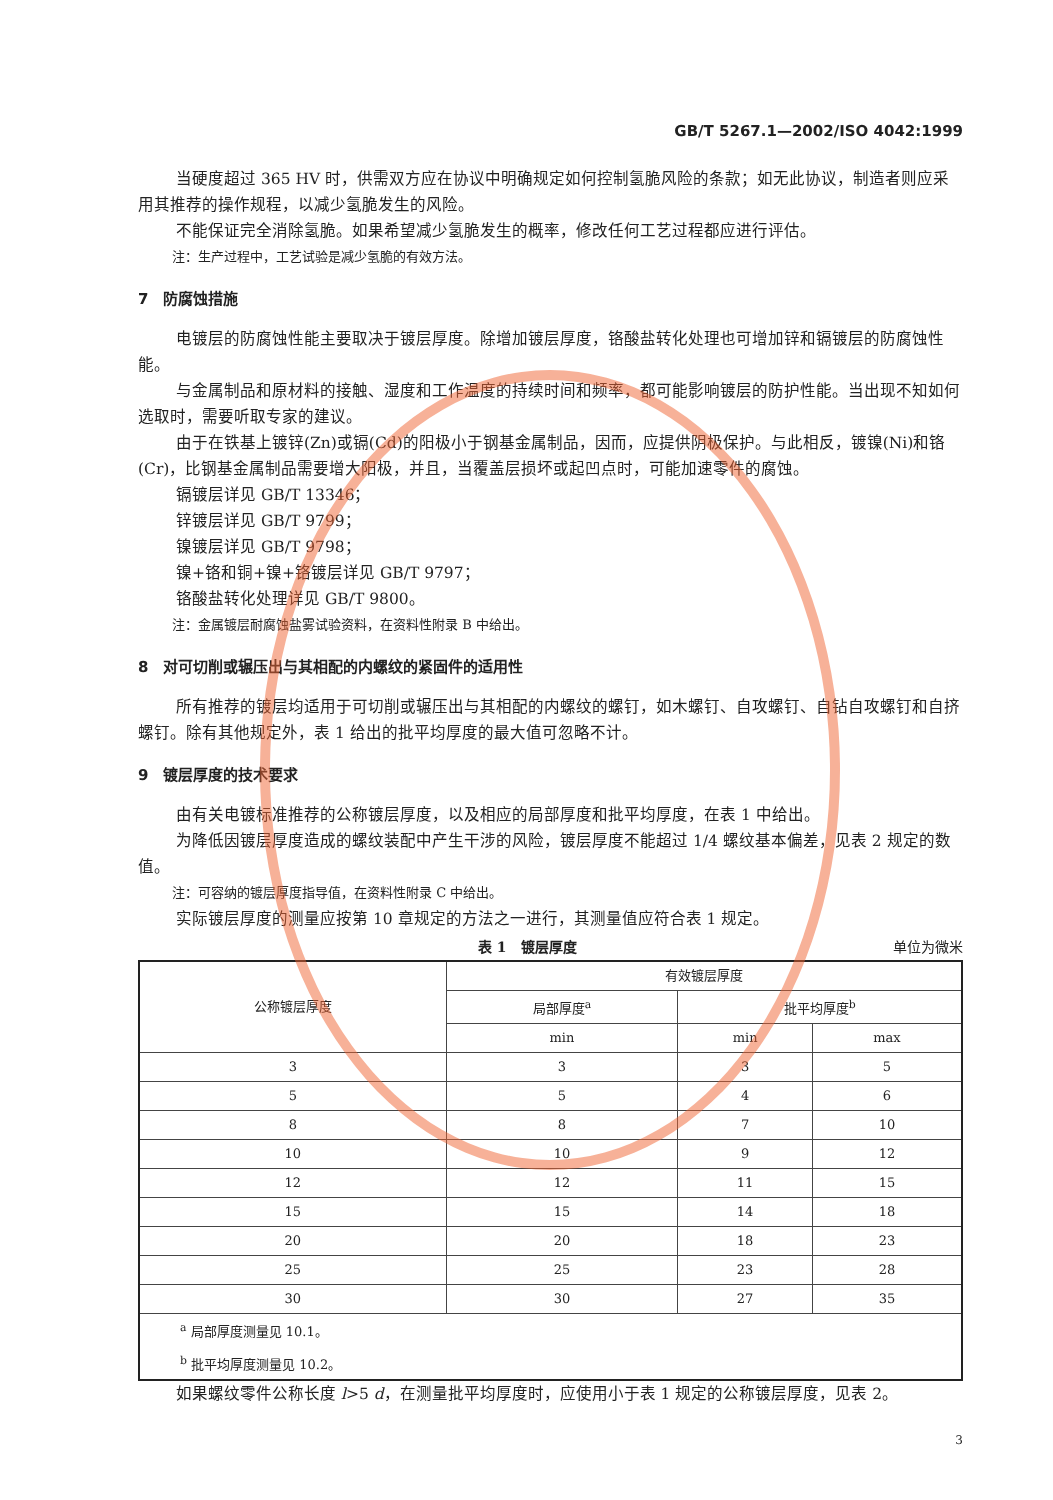GB/T 5267.1—2002/ISO 4042:1999
当硬度超过 365 HV 时，供需双方应在协议中明确规定如何控制氢脆风险的条款；如无此协议，制造者则应采用其推荐的操作规程，以减少氢脆发生的风险。
不能保证完全消除氢脆。如果希望减少氢脆发生的概率，修改任何工艺过程都应进行评估。
注：生产过程中，工艺试验是减少氢脆的有效方法。
7　防腐蚀措施
电镀层的防腐蚀性能主要取决于镀层厚度。除增加镀层厚度，铬酸盐转化处理也可增加锌和镉镀层的防腐蚀性能。
与金属制品和原材料的接触、湿度和工作温度的持续时间和频率，都可能影响镀层的防护性能。当出现不知如何选取时，需要听取专家的建议。
由于在铁基上镀锌(Zn)或镉(Cd)的阳极小于钢基金属制品，因而，应提供阴极保护。与此相反，镀镍(Ni)和铬(Cr)，比钢基金属制品需要增大阳极，并且，当覆盖层损坏或起凹点时，可能加速零件的腐蚀。
镉镀层详见 GB/T 13346；
锌镀层详见 GB/T 9799；
镍镀层详见 GB/T 9798；
镍+铬和铜+镍+铬镀层详见 GB/T 9797；
铬酸盐转化处理详见 GB/T 9800。
注：金属镀层耐腐蚀盐雾试验资料，在资料性附录 B 中给出。
8　对可切削或辗压出与其相配的内螺纹的紧固件的适用性
所有推荐的镀层均适用于可切削或辗压出与其相配的内螺纹的螺钉，如木螺钉、自攻螺钉、自钻自攻螺钉和自挤螺钉。除有其他规定外，表 1 给出的批平均厚度的最大值可忽略不计。
9　镀层厚度的技术要求
由有关电镀标准推荐的公称镀层厚度，以及相应的局部厚度和批平均厚度，在表 1 中给出。
为降低因镀层厚度造成的螺纹装配中产生干涉的风险，镀层厚度不能超过 1/4 螺纹基本偏差，见表 2 规定的数值。
注：可容纳的镀层厚度指导值，在资料性附录 C 中给出。
实际镀层厚度的测量应按第 10 章规定的方法之一进行，其测量值应符合表 1 规定。
表 1　镀层厚度 单位为微米
| 公称镀层厚度 | 有效镀层厚度 | | |
| --- | --- | --- | --- |
| | 局部厚度<sup>a</sup> | 批平均厚度<sup>b</sup> | |
| | min | min | max |
| 3 | 3 | 3 | 5 |
| 5 | 5 | 4 | 6 |
| 8 | 8 | 7 | 10 |
| 10 | 10 | 9 | 12 |
| 12 | 12 | 11 | 15 |
| 15 | 15 | 14 | 18 |
| 20 | 20 | 18 | 23 |
| 25 | 25 | 23 | 28 |
| 30 | 30 | 27 | 35 |
| <sup>a</sup> 局部厚度测量见 10.1。 | | | |
| <sup>b</sup> 批平均厚度测量见 10.2。 | | | |
如果螺纹零件公称长度 l>5 d，在测量批平均厚度时，应使用小于表 1 规定的公称镀层厚度，见表 2。
3